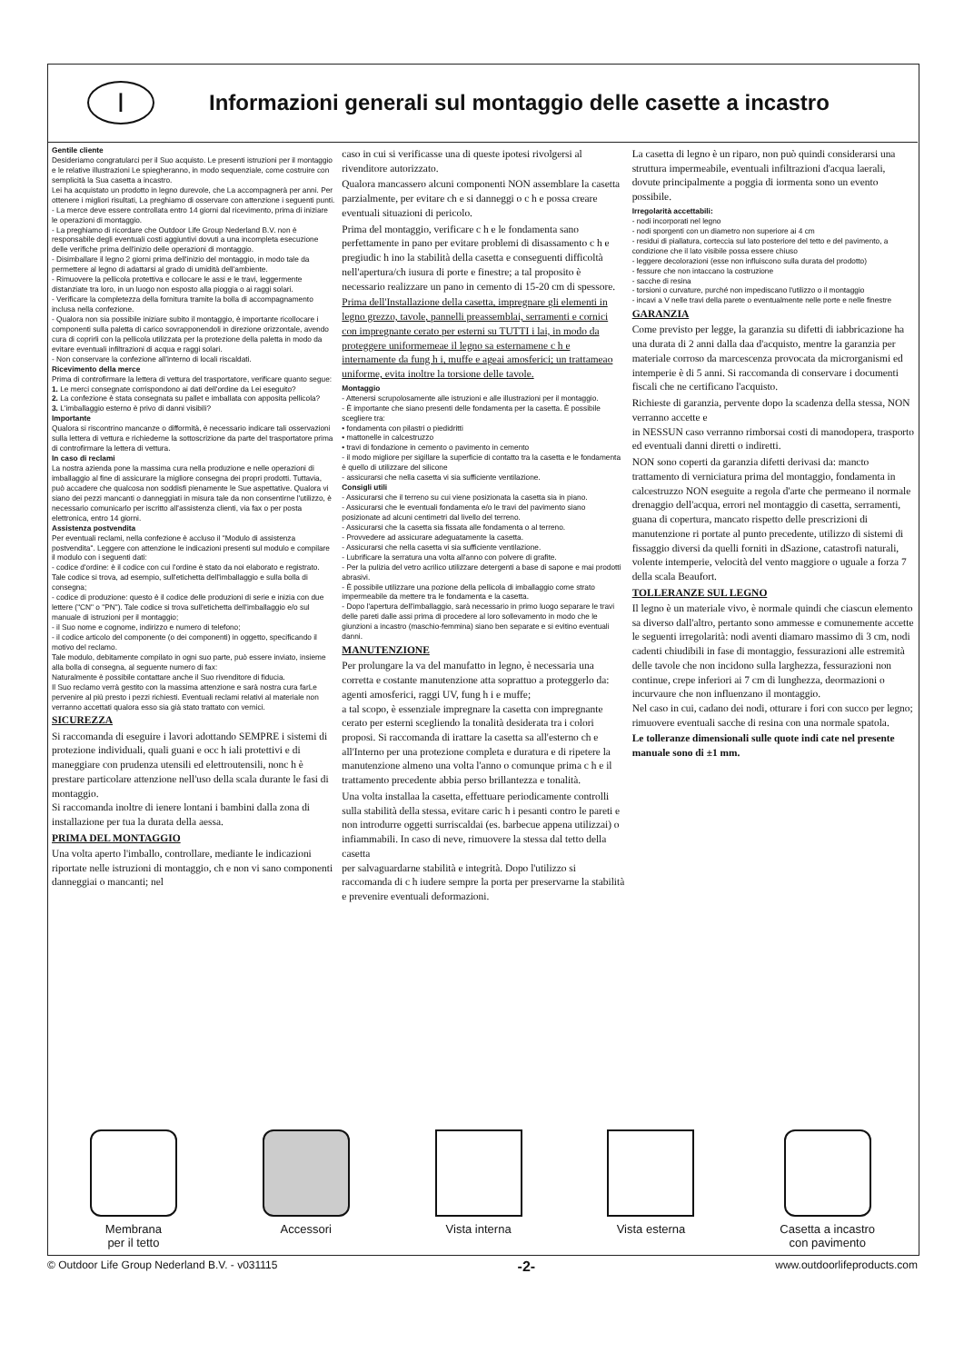I
Informazioni generali sul montaggio delle casette a incastro
Gentile cliente
Desideriamo congratularci per il Suo acquisto. Le presenti istruzioni per il montaggio e le relative illustrazioni Le spiegheranno, in modo sequenziale, come costruire con semplicità la Sua casetta a incastro.
Lei ha acquistato un prodotto in legno durevole, che La accompagnerà per anni. Per ottenere i migliori risultati, La preghiamo di osservare con attenzione i seguenti punti.
- La merce deve essere controllata entro 14 giorni dal ricevimento, prima di iniziare le operazioni di montaggio.
- La preghiamo di ricordare che Outdoor Life Group Nederland B.V. non è responsabile degli eventuali costi aggiuntivi dovuti a una incompleta esecuzione delle verifiche prima dell'inizio delle operazioni di montaggio.
- Disimballare il legno 2 giorni prima dell'inizio del montaggio, in modo tale da permettere al legno di adattarsi al grado di umidità dell'ambiente.
- Rimuovere la pellicola protettiva e collocare le assi e le travi, leggermente distanziate tra loro, in un luogo non esposto alla pioggia o ai raggi solari.
- Verificare la completezza della fornitura tramite la bolla di accompagnamento inclusa nella confezione.
- Qualora non sia possibile iniziare subito il montaggio, è importante ricollocare i componenti sulla paletta di carico sovrapponendoli in direzione orizzontale, avendo cura di coprirli con la pellicola utilizzata per la protezione della paletta in modo da evitare eventuali infiltrazioni di acqua e raggi solari.
- Non conservare la confezione all'interno di locali riscaldati.
Ricevimento della merce
Prima di controfirmare la lettera di vettura del trasportatore, verificare quanto segue:
1. Le merci consegnate corrispondono ai dati dell'ordine da Lei eseguito?
2. La confezione è stata consegnata su pallet e imballata con apposita pellicola?
3. L'imballaggio esterno è privo di danni visibili?
Importante
Qualora si riscontrino mancanze o difformità, è necessario indicare tali osservazioni sulla lettera di vettura e richiederne la sottoscrizione da parte del trasportatore prima di controfirmare la lettera di vettura.
In caso di reclami
La nostra azienda pone la massima cura nella produzione e nelle operazioni di imballaggio al fine di assicurare la migliore consegna dei propri prodotti. Tuttavia, può accadere che qualcosa non soddisfi pienamente le Sue aspettative. Qualora vi siano dei pezzi mancanti o danneggiati in misura tale da non consentirne l'utilizzo, è necessario comunicarlo per iscritto all'assistenza clienti, via fax o per posta elettronica, entro 14 giorni.
Assistenza postvendita
Per eventuali reclami, nella confezione è accluso il "Modulo di assistenza postvendita". Leggere con attenzione le indicazioni presenti sul modulo e compilare il modulo con i seguenti dati:
- codice d'ordine: è il codice con cui l'ordine è stato da noi elaborato e registrato. Tale codice si trova, ad esempio, sull'etichetta dell'imballaggio e sulla bolla di consegna;
- codice di produzione: questo è il codice delle produzioni di serie e inizia con due lettere ("CN" o "PN"). Tale codice si trova sull'etichetta dell'imballaggio e/o sul manuale di istruzioni per il montaggio;
- il Suo nome e cognome, indirizzo e numero di telefono;
- il codice articolo del componente (o dei componenti) in oggetto, specificando il motivo del reclamo.
Tale modulo, debitamente compilato in ogni suo parte, può essere inviato, insieme alla bolla di consegna, al seguente numero di fax:
Naturalmente è possibile contattare anche il Suo rivenditore di fiducia.
Il Suo reclamo verrà gestito con la massima attenzione e sarà nostra cura farLe pervenire al più presto i pezzi richiesti. Eventuali reclami relativi al materiale non verranno accettati qualora esso sia già stato trattato con vernici.
SICUREZZA
Si raccomanda di eseguire i lavori adottando SEMPRE i sistemi di protezione individuali, quali guani e occ h iali protettivi e di maneggiare con prudenza utensili ed elettroutensili, nonc h è prestare particolare attenzione nell'uso della scala durante le fasi di montaggio.
Si raccomanda inoltre di ienere lontani i bambini dalla zona di installazione per tua la durata della aessa.
PRIMA DEL MONTAGGIO
Una volta aperto l'imballo, controllare, mediante le indicazioni riportate nelle istruzioni di montaggio, ch e non vi sano componenti danneggiai o mancanti; nel
caso in cui si verificasse una di queste ipotesi rivolgersi al rivenditore autorizzato.
Qualora mancassero alcuni componenti NON assemblare la casetta parzialmente, per evitare ch e si danneggi o c h e possa creare eventuali situazioni di pericolo.
Prima del montaggio, verificare c h e le fondamenta sano perfettamente in pano per evitare problemi di disassamento c h e pregiudic h ino la stabilità della casetta e conseguenti difficoltà nell'apertura/ch iusura di porte e finestre; a tal proposito è necessario realizzare un pano in cemento di 15-20 cm di spessore.
Prima dell'Installazione della casetta, impregnare gli elementi in legno grezzo, tavole, pannelli preassemblai, serramenti e cornici con impregnante cerato per esterni su TUTTI i lai, in modo da proteggere uniformemeae il legno sa esternamene c h e internamente da fung h i, muffe e ageai amosferici; un trattameao uniforme, evita inoltre la torsione delle tavole.
Montaggio
- Attenersi scrupolosamente alle istruzioni e alle illustrazioni per il montaggio.
- È importante che siano presenti delle fondamenta per la casetta. È possibile scegliere tra:
• fondamenta con pilastri o piedidritti
• mattonelle in calcestruzzo
• travi di fondazione in cemento o pavimento in cemento
- il modo migliore per sigillare la superficie di contatto tra la casetta e le fondamenta è quello di utilizzare del silicone
- assicurarsi che nella casetta vi sia sufficiente ventilazione.
Consigli utili
- Assicurarsi che il terreno su cui viene posizionata la casetta sia in piano.
- Assicurarsi che le eventuali fondamenta e/o le travi del pavimento siano posizionate ad alcuni centimetri dal livello del terreno.
- Assicurarsi che la casetta sia fissata alle fondamenta o al terreno.
- Provvedere ad assicurare adeguatamente la casetta.
- Assicurarsi che nella casetta vi sia sufficiente ventilazione.
- Lubrificare la serratura una volta all'anno con polvere di grafite.
- Per la pulizia del vetro acrilico utilizzare detergenti a base di sapone e mai prodotti abrasivi.
- È possibile utilizzare una pozione della pellicola di imballaggio come strato impermeabile da mettere tra le fondamenta e la casetta.
- Dopo l'apertura dell'imballaggio, sarà necessario in primo luogo separare le travi delle pareti dalle assi prima di procedere al loro sollevamento in modo che le giunzioni a incastro (maschio-femmina) siano ben separate e si evitino eventuali danni.
MANUTENZIONE
Per prolungare la va del manufatto in legno, è necessaria una corretta e costante manutenzione atta soprattuo a proteggerlo da: agenti amosferici, raggi UV, fung h i e muffe;
a tal scopo, è essenziale impregnare la casetta con impregnante cerato per esterni scegliendo la tonalità desiderata tra i colori proposi. Si raccomanda di irattare la casetta sa all'esterno ch e all'Interno per una protezione completa e duratura e di ripetere la manutenzione almeno una volta l'anno o comunque prima c h e il trattamento precedente abbia perso brillantezza e tonalità.
Una volta installaa la casetta, effettuare periodicamente controlli sulla stabilità della stessa, evitare caric h i pesanti contro le pareti e non introdurre oggetti surriscaldai (es. barbecue appena utilizzai) o infiammabili. In caso di neve, rimuovere la stessa dal tetto della casetta
per salvaguardarne stabilità e integrità. Dopo l'utilizzo si raccomanda di c h iudere sempre la porta per preservarne la stabilità e prevenire eventuali deformazioni.
La casetta di legno è un riparo, non può quindi considerarsi una struttura impermeabile, eventuali infiltrazioni d'acqua laerali, dovute principalmente a poggia di iormenta sono un evento possibile.
Irregolarità accettabili:
- nodi incorporati nel legno
- nodi sporgenti con un diametro non superiore ai 4 cm
- residui di piallatura, corteccia sul lato posteriore del tetto e del pavimento, a condizione che il lato visibile possa essere chiuso
- leggere decolorazioni (esse non influiscono sulla durata del prodotto)
- fessure che non intaccano la costruzione
- sacche di resina
- torsioni o curvature, purché non impediscano l'utilizzo o il montaggio
- incavi a V nelle travi della parete o eventualmente nelle porte e nelle finestre
GARANZIA
Come previsto per legge, la garanzia su difetti di iabbricazione ha una durata di 2 anni dalla daa d'acquisto, mentre la garanzia per materiale corroso da marcescenza provocata da microrganismi ed intemperie è di 5 anni. Si raccomanda di conservare i documenti fiscali che ne certificano l'acquisto.
Richieste di garanzia, pervente dopo la scadenza della stessa, NON verranno accette e
in NESSUN caso verranno rimborsai costi di manodopera, trasporto ed eventuali danni diretti o indiretti.
NON sono coperti da garanzia difetti derivasi da: mancto trattamento di verniciatura prima del montaggio, fondamenta in calcestruzzo NON eseguite a regola d'arte che permeano il normale drenaggio dell'acqua, errori nel montaggio di casetta, serramenti, guana di copertura, mancato rispetto delle prescrizioni di manutenzione ri portate al punto precedente, utilizzo di sistemi di fissaggio diversi da quelli forniti in dSazione, catastrofi naturali, volente intemperie, velocità del vento maggiore o uguale a forza 7 della scala Beaufort.
TOLLERANZE SUL LEGNO
Il legno è un materiale vivo, è normale quindi che ciascun elemento sa diverso dall'altro, pertanto sono ammesse e comunemente accette le seguenti irregolarità: nodi aventi diamaro massimo di 3 cm, nodi cadenti chiudibili in fase di montaggio, fessurazioni alle estremità delle tavole che non incidono sulla larghezza, fessurazioni non continue, crepe inferiori ai 7 cm di lunghezza, deormazioni o incurvaure che non influenzano il montaggio.
Nel caso in cui, cadano dei nodi, otturare i fori con succo per legno; rimuovere eventuali sacche di resina con una normale spatola.
Le tolleranze dimensionali sulle quote indi cate nel presente manuale sono di ±1 mm.
Membrana
per il tetto
Accessori Vista interna Vista esterna Casetta a incastro
con pavimento
© Outdoor Life Group Nederland B.V. - v031115 -2- www.outdoorlifeproducts.com